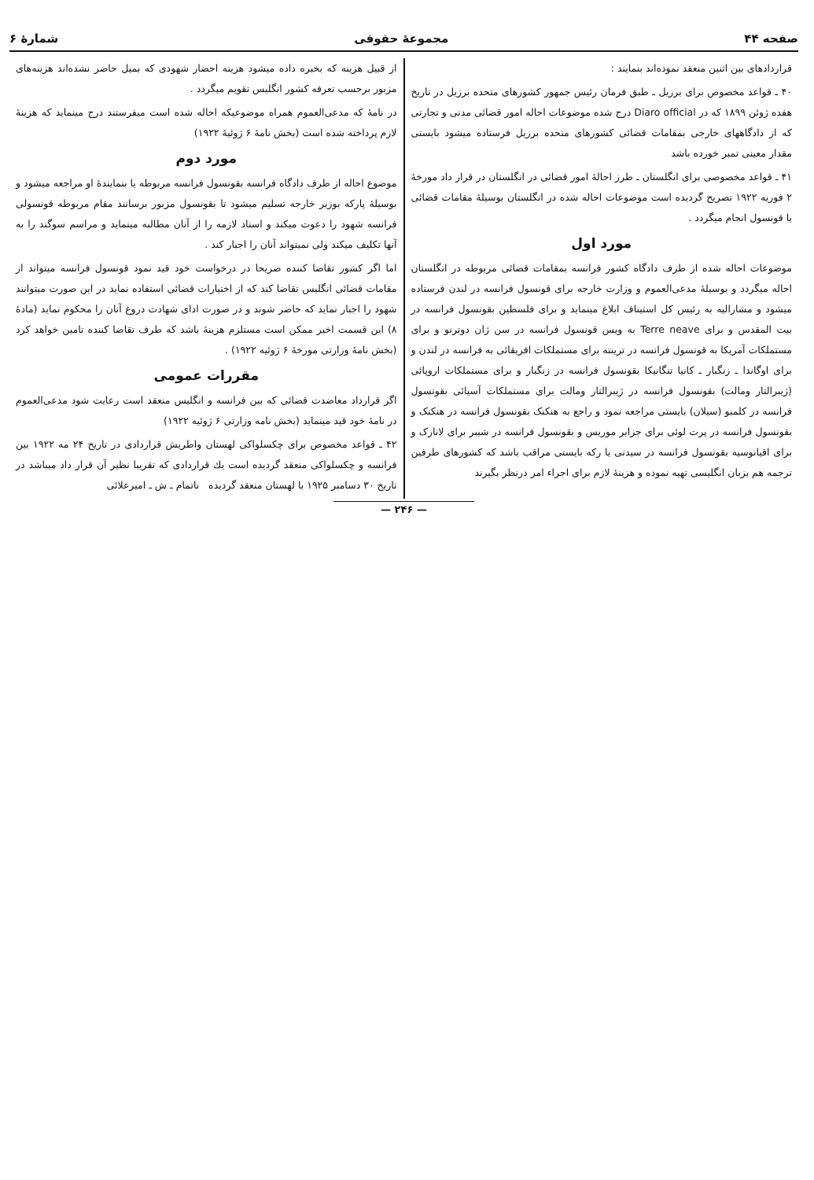صفحه ۴۴ مجموعهٔ حقوقی شمارهٔ ۶
قراردادهای بین اثنین منعقد نموده‌اند بنمایند :
۴۰ ـ قواعد مخصوص برای برزیل ـ طبق فرمان رئیس جمهور کشورهای متحده برزیل در تاریخ هفده ژوئن ۱۸۹۹ که در Diaro official درج شده موضوعات احاله امور قضائی مدنی و تجارتی که از دادگاههای خارجی بمقامات قضائی کشورهای متحده برزیل فرستاده میشود بایستی مقدار معینی تمبر خورده باشد
۴۱ ـ قواعد مخصوصی برای انگلستان ـ طرز احالهٔ امور قضائی در انگلستان در قرار داد مورخهٔ ۲ فوریه ۱۹۲۲ تصریح گردیده است موضوعات احاله شده در انگلستان بوسیلهٔ مقامات قضائی یا قونسول انجام میگردد .
مورد اول
موضوعات احاله شده از طرف دادگاه کشور فرانسه بمقامات قضائی مربوطه در انگلستان احاله میگردد و بوسیلهٔ مدعی‌العموم و وزارت خارجه برای قونسول فرانسه در لندن فرستاده میشود و مشارالیه به رئیس کل استیناف ابلاغ مینماید و برای فلسطین بقونسول فرانسه در بیت المقدس و برای Terre neave به ویس قونسول فرانسه در سن ژان دوترنو و برای مستملکات آمریکا به قونسول فرانسه در ترینته برای مستملکات افریقائی به فرانسه در لندن و برای اوگاندا ـ زنگبار ـ کانیا تنگانیکا بقونسول فرانسه در زنگبار و برای مستملکات اروپائی (ژیبرالتار ومالت) بقونسول فرانسه در ژیبرالتار ومالت برای مستملکات آسیائی بقونسول فرانسه در کلمبو (سیلان) بایستی مراجعه نمود و راجع به هنکنک بقونسول فرانسه در هنکنک و بقونسول فرانسه در پرت لوئی برای جزایر موریس و بقونسول فرانسه در شیبر برای لانارک و برای اقیانوسیه بقونسول فرانسه در سیدنی یا رکه بایستی مراقب باشد که کشورهای طرفین ترجمه هم بزبان انگلیسی تهیه نموده و هزینهٔ لازم برای اجراء امر درنظر بگیرند
از قبیل هزینه که بخبره داده میشود هزینه احضار شهودی که بمیل حاضر نشده‌اند هزینه‌های مزبور برحسب تعرفه کشور انگلیس تقویم میگردد .
در نامهٔ که مدعی‌العموم همراه موضوعیکه احاله شده است میفرستند درج مینماید که هزینهٔ لازم پرداخته شده است (بخش نامهٔ ۶ ژوئیهٔ ۱۹۲۲)
مورد دوم
موضوع احاله از طرف دادگاه فرانسه بقونسول فرانسه مربوطه یا بنمایندهٔ او مراجعه میشود و بوسیلهٔ پارکه بوزیر خارجه تسلیم میشود تا بقونسول مزبور برسانند مقام مربوطه قونسولی فرانسه شهود را دعوت میکند و اسناد لازمه را از آنان مطالبه مینماید و مراسم سوگند را به آنها تکلیف میکند ولی نمیتواند آنان را اجبار کند .
اما اگر کشور تقاضا کننده صریحا در درخواست خود قید نمود قونسول فرانسه میتواند از مقامات قضائی انگلیس تقاضا کند که از اختیارات قضائی استفاده نماید در این صورت میتوانند شهود را اجبار نماید که حاضر شوند و در صورت ادای شهادت دروغ آنان را محکوم نماید (مادهٔ ۸) این قسمت اخیر ممکن است مستلزم هزینهٔ باشد که طرف تقاضا کننده تامین خواهد کرد (بخش نامهٔ وزارتی مورخهٔ ۶ ژوئیه ۱۹۲۲) .
مقررات عمومی
اگر قرارداد معاضدت قضائی که بین فرانسه و انگلیس منعقد است رعایت شود مدعی‌العموم در نامهٔ خود قید مینماید (بخش نامه وزارتی ۶ ژوئیه ۱۹۲۲)
۴۲ ـ قواعد مخصوص برای چکسلواکی لهستان واطریش قراردادی در تاریخ ۲۴ مه ۱۹۲۲ بین فرانسه و چکسلواکی منعقد گردیده است یك قراردادی که تقریبا نظیر آن قرار داد میباشد در تاریخ ۳۰ دسامبر ۱۹۲۵ با لهستان منعقد گردیده ناتمام ـ ش ـ امیرعلائی
— ۲۴۶ —